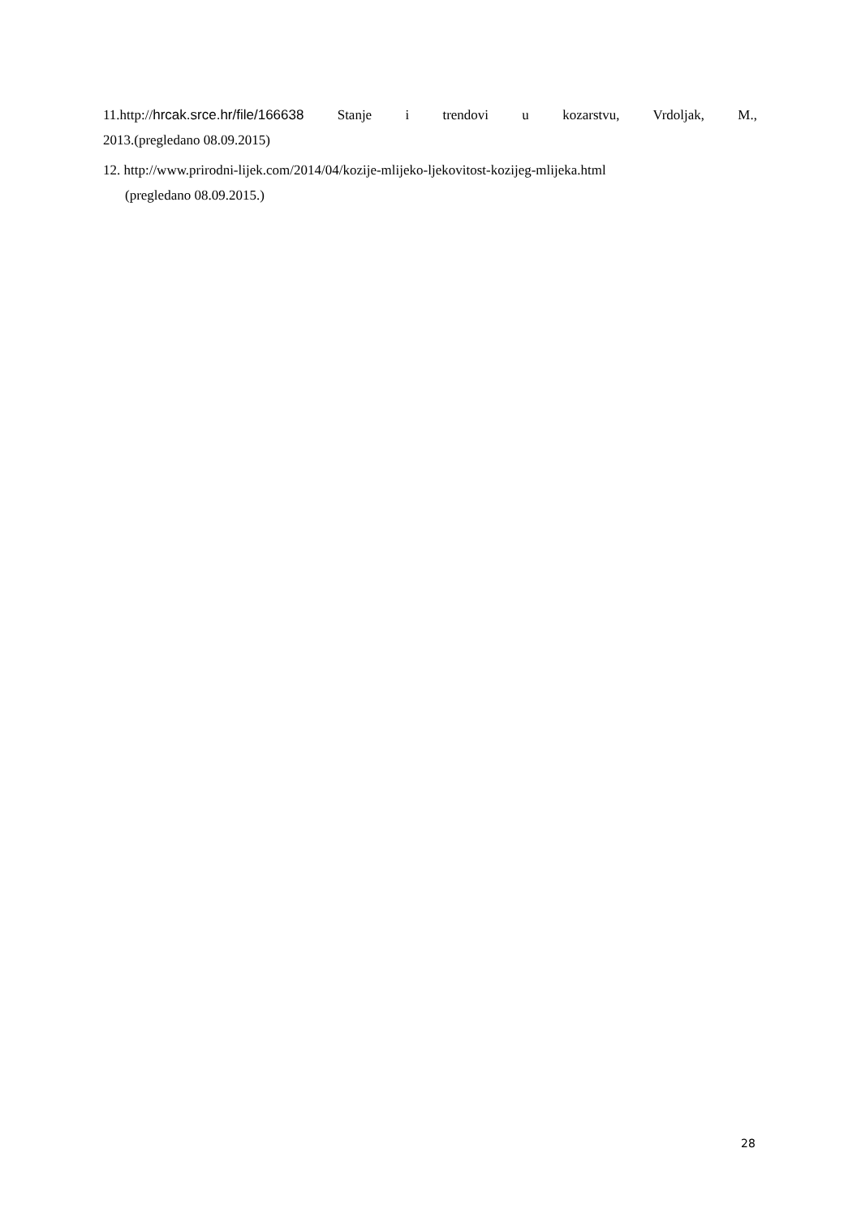11.http://hrcak.srce.hr/file/166638 Stanje i trendovi u kozarstvu, Vrdoljak, M.,
2013.(pregledano 08.09.2015)
12. http://www.prirodni-lijek.com/2014/04/kozije-mlijeko-ljekovitost-kozijeg-mlijeka.html
(pregledano 08.09.2015.)
28